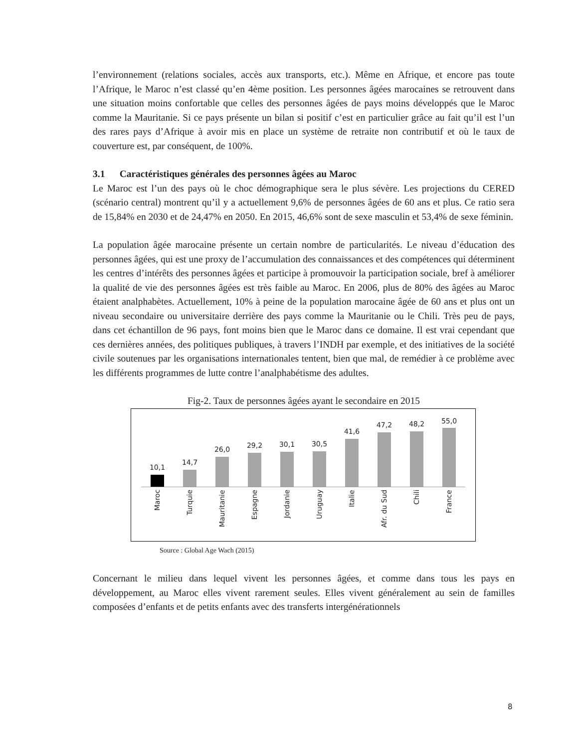l’environnement (relations sociales, accès aux transports, etc.). Même en Afrique, et encore pas toute l’Afrique, le Maroc n’est classé qu’en 4ème position. Les personnes âgées marocaines se retrouvent dans une situation moins confortable que celles des personnes âgées de pays moins développés que le Maroc comme la Mauritanie. Si ce pays présente un bilan si positif c’est en particulier grâce au fait qu’il est l’un des rares pays d’Afrique à avoir mis en place un système de retraite non contributif et où le taux de couverture est, par conséquent, de 100%.
3.1 Caractéristiques générales des personnes âgées au Maroc
Le Maroc est l’un des pays où le choc démographique sera le plus sévère. Les projections du CERED (scénario central) montrent qu’il y a actuellement 9,6% de personnes âgées de 60 ans et plus. Ce ratio sera de 15,84% en 2030 et de 24,47% en 2050. En 2015, 46,6% sont de sexe masculin et 53,4% de sexe féminin.
La population âgée marocaine présente un certain nombre de particularités. Le niveau d’éducation des personnes âgées, qui est une proxy de l’accumulation des connaissances et des compétences qui déterminent les centres d’intérêts des personnes âgées et participe à promouvoir la participation sociale, bref à améliorer la qualité de vie des personnes âgées est très faible au Maroc. En 2006, plus de 80% des âgées au Maroc étaient analphabètes. Actuellement, 10% à peine de la population marocaine âgée de 60 ans et plus ont un niveau secondaire ou universitaire derrière des pays comme la Mauritanie ou le Chili. Très peu de pays, dans cet échantillon de 96 pays, font moins bien que le Maroc dans ce domaine. Il est vrai cependant que ces dernières années, des politiques publiques, à travers l’INDH par exemple, et des initiatives de la société civile soutenues par les organisations internationales tentent, bien que mal, de remédier à ce problème avec les différents programmes de lutte contre l’analphabétisme des adultes.
Fig-2. Taux de personnes âgées ayant le secondaire en 2015
10,1 14,7 26,0 29,2 30,1 30,5 41,6 47,2 48,2 55,0
Maroc
Turquie
Mauritanie
Espagne
Jordanie
Uruguay
Italie
Afr. du Sud
Chili
France
Source : Global Age Wach (2015)
Concernant le milieu dans lequel vivent les personnes âgées, et comme dans tous les pays en développement, au Maroc elles vivent rarement seules. Elles vivent généralement au sein de familles composées d’enfants et de petits enfants avec des transferts intergénérationnels
8